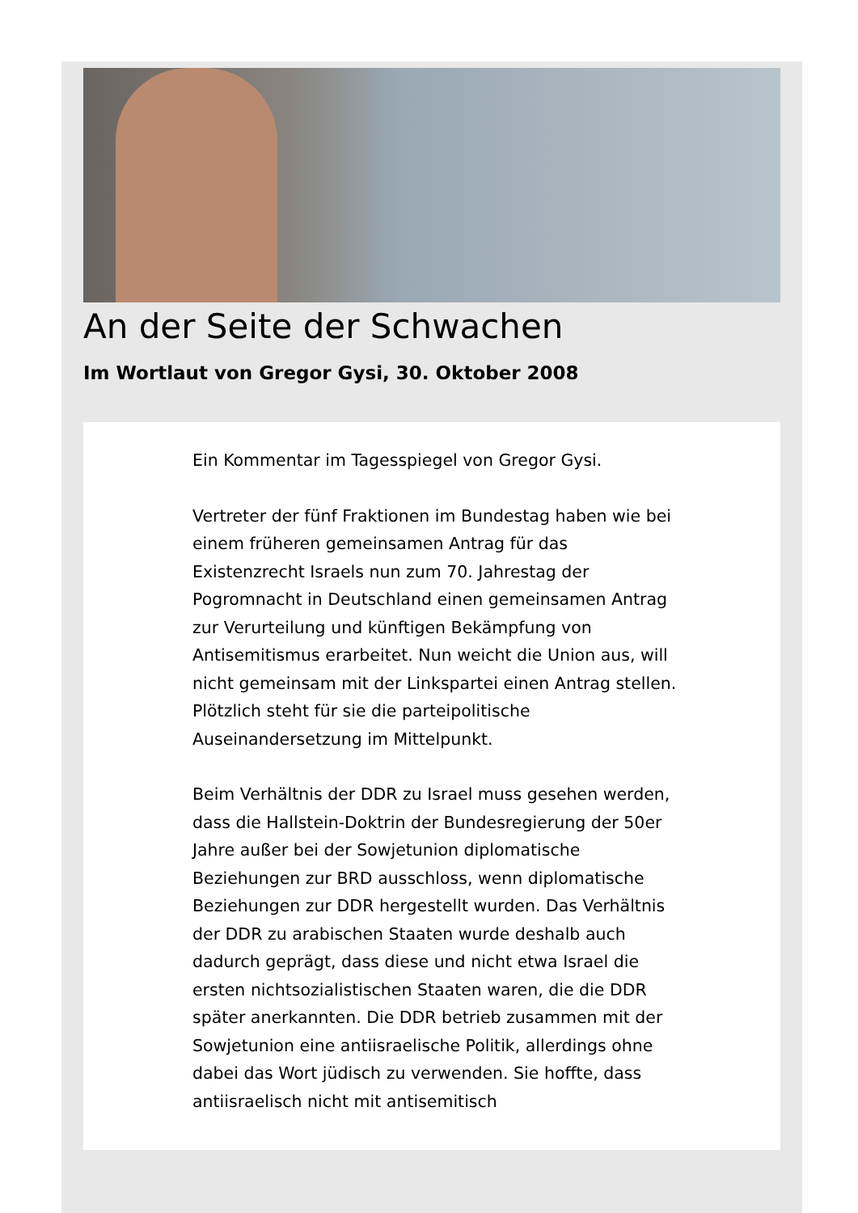An der Seite der Schwachen
Im Wortlaut von Gregor Gysi, 30. Oktober 2008
Ein Kommentar im Tagesspiegel von Gregor Gysi.
Vertreter der fünf Fraktionen im Bundestag haben wie bei einem früheren gemeinsamen Antrag für das Existenzrecht Israels nun zum 70. Jahrestag der Pogromnacht in Deutschland einen gemeinsamen Antrag zur Verurteilung und künftigen Bekämpfung von Antisemitismus erarbeitet. Nun weicht die Union aus, will nicht gemeinsam mit der Linkspartei einen Antrag stellen. Plötzlich steht für sie die parteipolitische Auseinandersetzung im Mittelpunkt.
Beim Verhältnis der DDR zu Israel muss gesehen werden, dass die Hallstein-Doktrin der Bundesregierung der 50er Jahre außer bei der Sowjetunion diplomatische Beziehungen zur BRD ausschloss, wenn diplomatische Beziehungen zur DDR hergestellt wurden. Das Verhältnis der DDR zu arabischen Staaten wurde deshalb auch dadurch geprägt, dass diese und nicht etwa Israel die ersten nichtsozialistischen Staaten waren, die die DDR später anerkannten. Die DDR betrieb zusammen mit der Sowjetunion eine antiisraelische Politik, allerdings ohne dabei das Wort jüdisch zu verwenden. Sie hoffte, dass antiisraelisch nicht mit antisemitisch